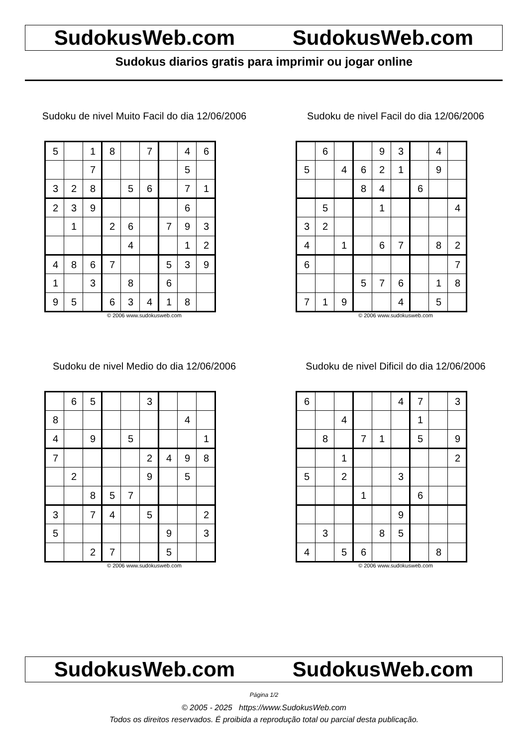SudokusWeb.com SudokusWeb.com
Sudokus diarios gratis para imprimir ou jogar online
Sudoku de nivel Muito Facil do dia 12/06/2006
| 5 | | 1 | 8 | | 7 | | 4 | 6 |
| | | 7 | | | | | 5 | |
| 3 | 2 | 8 | | 5 | 6 | | 7 | 1 |
| 2 | 3 | 9 | | | | | 6 | |
| | 1 | | 2 | 6 | | 7 | 9 | 3 |
| | | | | 4 | | | 1 | 2 |
| 4 | 8 | 6 | 7 | | | 5 | 3 | 9 |
| 1 | | 3 | | 8 | | 6 | | |
| 9 | 5 | | 6 | 3 | 4 | 1 | 8 | |
© 2006 www.sudokusweb.com
Sudoku de nivel Facil do dia 12/06/2006
| | 6 | | | 9 | 3 | | 4 | |
| 5 | | 4 | 6 | 2 | 1 | | 9 | |
| | | | 8 | 4 | | 6 | | |
| | 5 | | | 1 | | | | 4 |
| 3 | 2 | | | | | | | |
| 4 | | 1 | | 6 | 7 | | 8 | 2 |
| 6 | | | | | | | | 7 |
| | | | 5 | 7 | 6 | | 1 | 8 |
| 7 | 1 | 9 | | | 4 | | 5 | |
© 2006 www.sudokusweb.com
Sudoku de nivel Medio do dia 12/06/2006
| | 6 | 5 | | | 3 | | | |
| 8 | | | | | | | 4 | |
| 4 | | 9 | | 5 | | | | 1 |
| 7 | | | | | 2 | 4 | 9 | 8 |
| | 2 | | | | 9 | | 5 | |
| | | 8 | 5 | 7 | | | | |
| 3 | | 7 | 4 | | 5 | | | 2 |
| 5 | | | | | | 9 | | 3 |
| | | 2 | 7 | | | 5 | | |
© 2006 www.sudokusweb.com
Sudoku de nivel Dificil do dia 12/06/2006
| 6 | | | | | 4 | 7 | | 3 |
| | | 4 | | | | 1 | | |
| | 8 | | 7 | 1 | | 5 | | 9 |
| | | 1 | | | | | | 2 |
| 5 | | 2 | | | 3 | | | |
| | | | 1 | | | 6 | | |
| | | | | | 9 | | | |
| | 3 | | | 8 | 5 | | | |
| 4 | | 5 | 6 | | | | 8 | |
© 2006 www.sudokusweb.com
SudokusWeb.com SudokusWeb.com
Página 1/2
© 2005 - 2025 https://www.SudokusWeb.com
Todos os direitos reservados. É proibida a reprodução total ou parcial desta publicação.